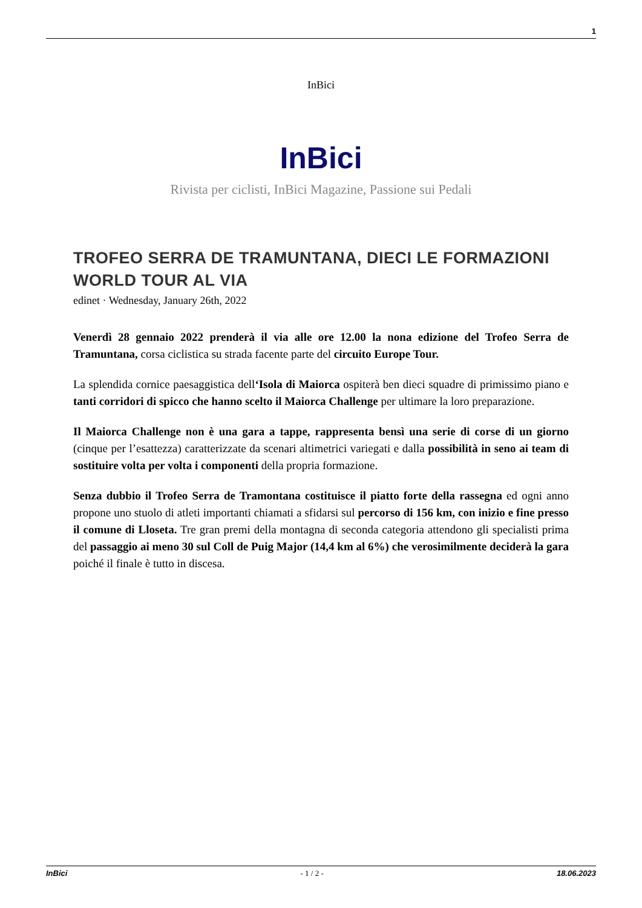1
InBici
InBici
Rivista per ciclisti, InBici Magazine, Passione sui Pedali
TROFEO SERRA DE TRAMUNTANA, DIECI LE FORMAZIONI WORLD TOUR AL VIA
edinet · Wednesday, January 26th, 2022
Venerdì 28 gennaio 2022 prenderà il via alle ore 12.00 la nona edizione del Trofeo Serra de Tramuntana, corsa ciclistica su strada facente parte del circuito Europe Tour.
La splendida cornice paesaggistica dell‘Isola di Maiorca ospiterà ben dieci squadre di primissimo piano e tanti corridori di spicco che hanno scelto il Maiorca Challenge per ultimare la loro preparazione.
Il Maiorca Challenge non è una gara a tappe, rappresenta bensì una serie di corse di un giorno (cinque per l’esattezza) caratterizzate da scenari altimetrici variegati e dalla possibilità in seno ai team di sostituire volta per volta i componenti della propria formazione.
Senza dubbio il Trofeo Serra de Tramontana costituisce il piatto forte della rassegna ed ogni anno propone uno stuolo di atleti importanti chiamati a sfidarsi sul percorso di 156 km, con inizio e fine presso il comune di Lloseta. Tre gran premi della montagna di seconda categoria attendono gli specialisti prima del passaggio ai meno 30 sul Coll de Puig Major (14,4 km al 6%) che verosimilmente deciderà la gara poiché il finale è tutto in discesa.
InBici - 1 / 2 - 18.06.2023